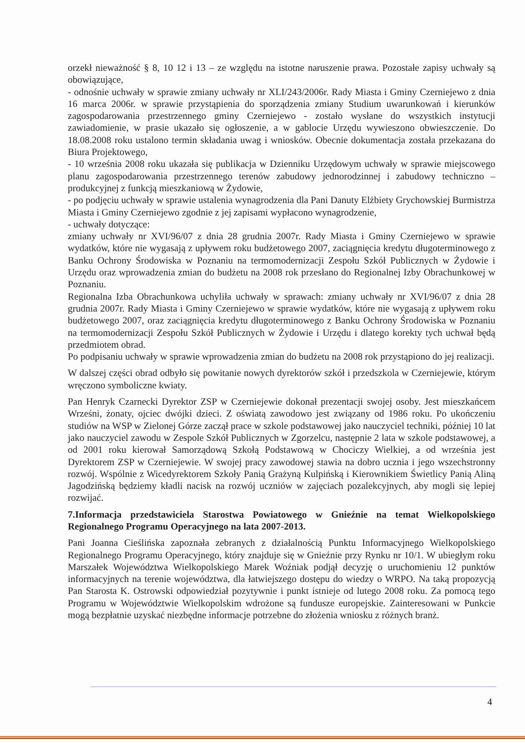orzekł nieważność § 8, 10 12 i 13 – ze względu na istotne naruszenie prawa. Pozostałe zapisy uchwały są obowiązujące,
- odnośnie uchwały w sprawie zmiany uchwały nr XLI/243/2006r. Rady Miasta i Gminy Czerniejewo z dnia 16 marca 2006r. w sprawie przystąpienia do sporządzenia zmiany Studium uwarunkowań i kierunków zagospodarowania przestrzennego gminy Czerniejewo - zostało wysłane do wszystkich instytucji zawiadomienie, w prasie ukazało się ogłoszenie, a w gablocie Urzędu wywieszono obwieszczenie. Do 18.08.2008 roku ustalono termin składania uwag i wniosków. Obecnie dokumentacja została przekazana do Biura Projektowego,
- 10 września 2008 roku ukazała się publikacja w Dzienniku Urzędowym uchwały w sprawie miejscowego planu zagospodarowania przestrzennego terenów zabudowy jednorodzinnej i zabudowy techniczno – produkcyjnej z funkcją mieszkaniową w Żydowie,
- po podjęciu uchwały w sprawie ustalenia wynagrodzenia dla Pani Danuty Elżbiety Grychowskiej Burmistrza Miasta i Gminy Czerniejewo zgodnie z jej zapisami wypłacono wynagrodzenie,
- uchwały dotyczące:
zmiany uchwały nr XVI/96/07 z dnia 28 grudnia 2007r. Rady Miasta i Gminy Czerniejewo w sprawie wydatków, które nie wygasają z upływem roku budżetowego 2007, zaciągnięcia kredytu długoterminowego z Banku Ochrony Środowiska w Poznaniu na termomodernizacji Zespołu Szkół Publicznych w Żydowie i Urzędu oraz wprowadzenia zmian do budżetu na 2008 rok przesłano do Regionalnej Izby Obrachunkowej w Poznaniu.
Regionalna Izba Obrachunkowa uchyliła uchwały w sprawach: zmiany uchwały nr XVI/96/07 z dnia 28 grudnia 2007r. Rady Miasta i Gminy Czerniejewo w sprawie wydatków, które nie wygasają z upływem roku budżetowego 2007, oraz zaciągnięcia kredytu długoterminowego z Banku Ochrony Środowiska w Poznaniu na termomodernizacji Zespołu Szkół Publicznych w Żydowie i Urzędu i dlatego korekty tych uchwał będą przedmiotem obrad.
Po podpisaniu uchwały w sprawie wprowadzenia zmian do budżetu na 2008 rok przystąpiono do jej realizacji.
W dalszej części obrad odbyło się powitanie nowych dyrektorów szkół i przedszkola w Czerniejewie, którym wręczono symboliczne kwiaty.
Pan Henryk Czarnecki Dyrektor ZSP w Czerniejewie dokonał prezentacji swojej osoby. Jest mieszkańcem Wrześni, żonaty, ojciec dwójki dzieci. Z oświatą zawodowo jest związany od 1986 roku. Po ukończeniu studiów na WSP w Zielonej Górze zaczął prace w szkole podstawowej jako nauczyciel techniki, później 10 lat jako nauczyciel zawodu w Zespole Szkół Publicznych w Zgorzelcu, następnie 2 lata w szkole podstawowej, a od 2001 roku kierował Samorządową Szkołą Podstawową w Chociczy Wielkiej, a od września jest Dyrektorem ZSP w Czerniejewie. W swojej pracy zawodowej stawia na dobro ucznia i jego wszechstronny rozwój. Wspólnie z Wicedyrektorem Szkoły Panią Grażyną Kulpińską i Kierownikiem Świetlicy Panią Aliną Jagodzińską będziemy kładli nacisk na rozwój uczniów w zajęciach pozalekcyjnych, aby mogli się lepiej rozwijać.
7.Informacja przedstawiciela Starostwa Powiatowego w Gnieźnie na temat Wielkopolskiego Regionalnego Programu Operacyjnego na lata 2007-2013.
Pani Joanna Cieślińska zapoznała zebranych z działalnością Punktu Informacyjnego Wielkopolskiego Regionalnego Programu Operacyjnego, który znajduje się w Gnieźnie przy Rynku nr 10/1. W ubiegłym roku Marszałek Województwa Wielkopolskiego Marek Woźniak podjął decyzję o uruchomieniu 12 punktów informacyjnych na terenie województwa, dla łatwiejszego dostępu do wiedzy o WRPO. Na taką propozycją Pan Starosta K. Ostrowski odpowiedział pozytywnie i punkt istnieje od lutego 2008 roku. Za pomocą tego Programu w Województwie Wielkopolskim wdrożone są fundusze europejskie. Zainteresowani w Punkcie mogą bezpłatnie uzyskać niezbędne informacje potrzebne do złożenia wniosku z różnych branż.
4